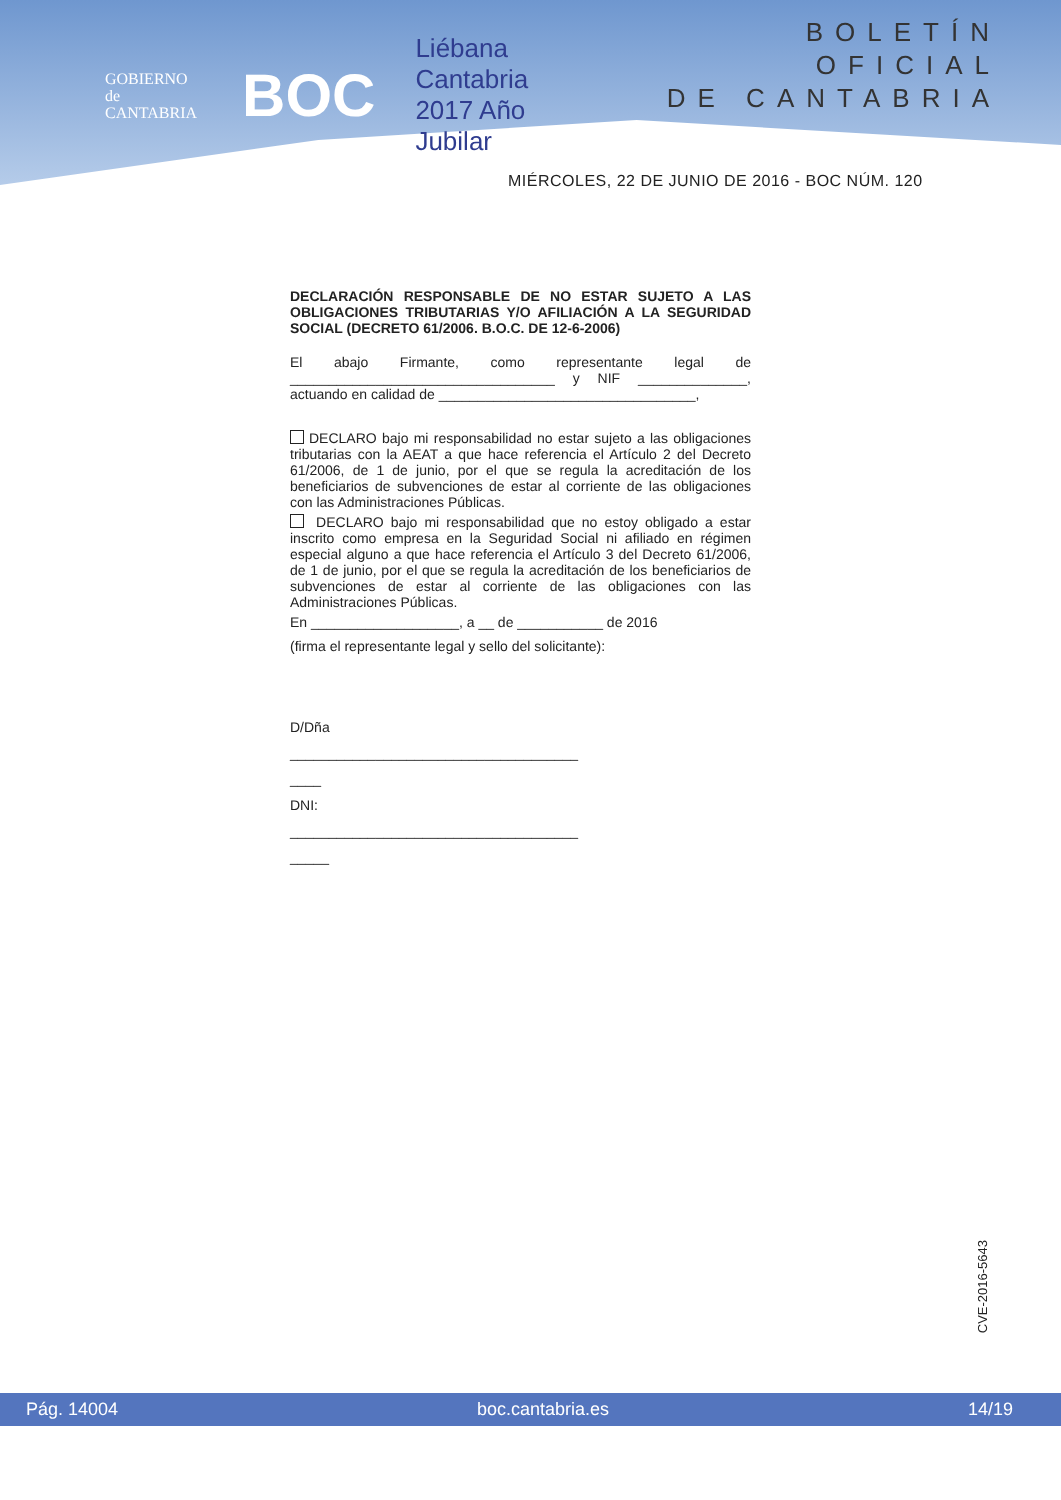GOBIERNO
de
CANTABRIA
BOC
Liébana
Cantabria
2017 Año Jubilar
BOLETÍN OFICIAL
DE CANTABRIA
MIÉRCOLES, 22 DE JUNIO DE 2016 - BOC NÚM. 120
DECLARACIÓN RESPONSABLE DE NO ESTAR SUJETO A LAS OBLIGACIONES TRIBUTARIAS Y/O AFILIACIÓN A LA SEGURIDAD SOCIAL (DECRETO 61/2006. B.O.C. DE 12-6-2006)
El abajo Firmante, como representante legal de __________________________________ y NIF ______________, actuando en calidad de _________________________________,
DECLARO bajo mi responsabilidad no estar sujeto a las obligaciones tributarias con la AEAT a que hace referencia el Artículo 2 del Decreto 61/2006, de 1 de junio, por el que se regula la acreditación de los beneficiarios de subvenciones de estar al corriente de las obligaciones con las Administraciones Públicas.
DECLARO bajo mi responsabilidad que no estoy obligado a estar inscrito como empresa en la Seguridad Social ni afiliado en régimen especial alguno a que hace referencia el Artículo 3 del Decreto 61/2006, de 1 de junio, por el que se regula la acreditación de los beneficiarios de subvenciones de estar al corriente de las obligaciones con las Administraciones Públicas.
En ___________________, a __ de ___________ de 2016
(firma el representante legal y sello del solicitante):
D/Dña
_____________________________________
____
DNI:
_____________________________________
_____
CVE-2016-5643
Pág. 14004 boc.cantabria.es 14/19